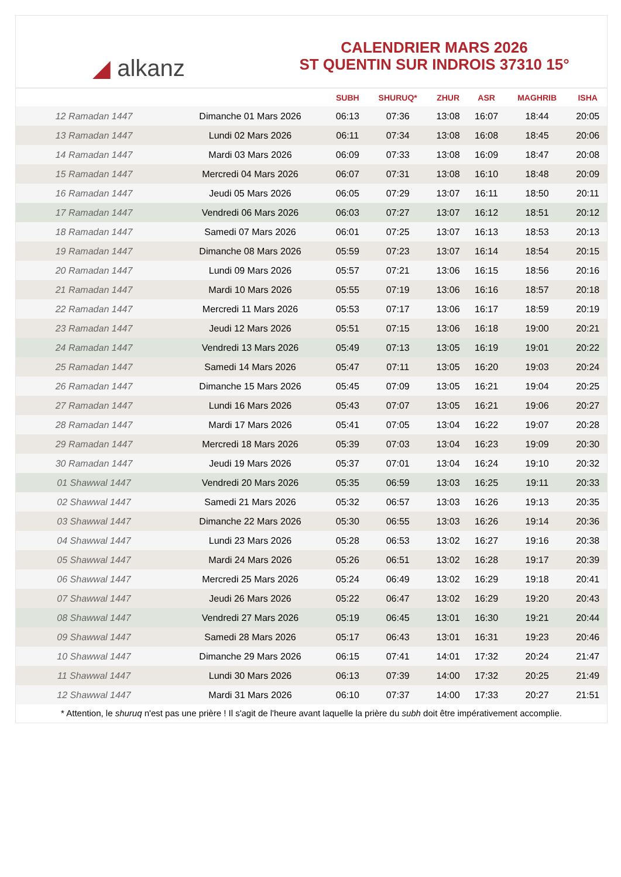◢ alkanz
CALENDRIER MARS 2026
ST QUENTIN SUR INDROIS 37310 15°
| | | SUBH | SHURUQ* | ZHUR | ASR | MAGHRIB | ISHA |
| --- | --- | --- | --- | --- | --- | --- | --- |
| 12 Ramadan 1447 | Dimanche 01 Mars 2026 | 06:13 | 07:36 | 13:08 | 16:07 | 18:44 | 20:05 |
| 13 Ramadan 1447 | Lundi 02 Mars 2026 | 06:11 | 07:34 | 13:08 | 16:08 | 18:45 | 20:06 |
| 14 Ramadan 1447 | Mardi 03 Mars 2026 | 06:09 | 07:33 | 13:08 | 16:09 | 18:47 | 20:08 |
| 15 Ramadan 1447 | Mercredi 04 Mars 2026 | 06:07 | 07:31 | 13:08 | 16:10 | 18:48 | 20:09 |
| 16 Ramadan 1447 | Jeudi 05 Mars 2026 | 06:05 | 07:29 | 13:07 | 16:11 | 18:50 | 20:11 |
| 17 Ramadan 1447 | Vendredi 06 Mars 2026 | 06:03 | 07:27 | 13:07 | 16:12 | 18:51 | 20:12 |
| 18 Ramadan 1447 | Samedi 07 Mars 2026 | 06:01 | 07:25 | 13:07 | 16:13 | 18:53 | 20:13 |
| 19 Ramadan 1447 | Dimanche 08 Mars 2026 | 05:59 | 07:23 | 13:07 | 16:14 | 18:54 | 20:15 |
| 20 Ramadan 1447 | Lundi 09 Mars 2026 | 05:57 | 07:21 | 13:06 | 16:15 | 18:56 | 20:16 |
| 21 Ramadan 1447 | Mardi 10 Mars 2026 | 05:55 | 07:19 | 13:06 | 16:16 | 18:57 | 20:18 |
| 22 Ramadan 1447 | Mercredi 11 Mars 2026 | 05:53 | 07:17 | 13:06 | 16:17 | 18:59 | 20:19 |
| 23 Ramadan 1447 | Jeudi 12 Mars 2026 | 05:51 | 07:15 | 13:06 | 16:18 | 19:00 | 20:21 |
| 24 Ramadan 1447 | Vendredi 13 Mars 2026 | 05:49 | 07:13 | 13:05 | 16:19 | 19:01 | 20:22 |
| 25 Ramadan 1447 | Samedi 14 Mars 2026 | 05:47 | 07:11 | 13:05 | 16:20 | 19:03 | 20:24 |
| 26 Ramadan 1447 | Dimanche 15 Mars 2026 | 05:45 | 07:09 | 13:05 | 16:21 | 19:04 | 20:25 |
| 27 Ramadan 1447 | Lundi 16 Mars 2026 | 05:43 | 07:07 | 13:05 | 16:21 | 19:06 | 20:27 |
| 28 Ramadan 1447 | Mardi 17 Mars 2026 | 05:41 | 07:05 | 13:04 | 16:22 | 19:07 | 20:28 |
| 29 Ramadan 1447 | Mercredi 18 Mars 2026 | 05:39 | 07:03 | 13:04 | 16:23 | 19:09 | 20:30 |
| 30 Ramadan 1447 | Jeudi 19 Mars 2026 | 05:37 | 07:01 | 13:04 | 16:24 | 19:10 | 20:32 |
| 01 Shawwal 1447 | Vendredi 20 Mars 2026 | 05:35 | 06:59 | 13:03 | 16:25 | 19:11 | 20:33 |
| 02 Shawwal 1447 | Samedi 21 Mars 2026 | 05:32 | 06:57 | 13:03 | 16:26 | 19:13 | 20:35 |
| 03 Shawwal 1447 | Dimanche 22 Mars 2026 | 05:30 | 06:55 | 13:03 | 16:26 | 19:14 | 20:36 |
| 04 Shawwal 1447 | Lundi 23 Mars 2026 | 05:28 | 06:53 | 13:02 | 16:27 | 19:16 | 20:38 |
| 05 Shawwal 1447 | Mardi 24 Mars 2026 | 05:26 | 06:51 | 13:02 | 16:28 | 19:17 | 20:39 |
| 06 Shawwal 1447 | Mercredi 25 Mars 2026 | 05:24 | 06:49 | 13:02 | 16:29 | 19:18 | 20:41 |
| 07 Shawwal 1447 | Jeudi 26 Mars 2026 | 05:22 | 06:47 | 13:02 | 16:29 | 19:20 | 20:43 |
| 08 Shawwal 1447 | Vendredi 27 Mars 2026 | 05:19 | 06:45 | 13:01 | 16:30 | 19:21 | 20:44 |
| 09 Shawwal 1447 | Samedi 28 Mars 2026 | 05:17 | 06:43 | 13:01 | 16:31 | 19:23 | 20:46 |
| 10 Shawwal 1447 | Dimanche 29 Mars 2026 | 06:15 | 07:41 | 14:01 | 17:32 | 20:24 | 21:47 |
| 11 Shawwal 1447 | Lundi 30 Mars 2026 | 06:13 | 07:39 | 14:00 | 17:32 | 20:25 | 21:49 |
| 12 Shawwal 1447 | Mardi 31 Mars 2026 | 06:10 | 07:37 | 14:00 | 17:33 | 20:27 | 21:51 |
* Attention, le shuruq n'est pas une prière ! Il s'agit de l'heure avant laquelle la prière du subh doit être impérativement accomplie.